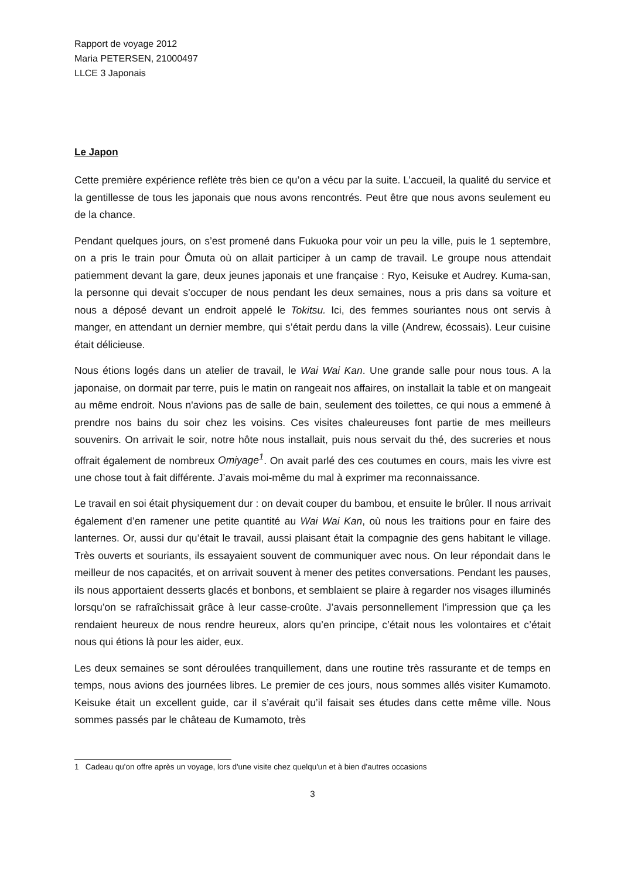Rapport de voyage 2012
Maria PETERSEN, 21000497
LLCE 3 Japonais
Le Japon
Cette première expérience reflète très bien ce qu’on a vécu par la suite. L’accueil, la qualité du service et la gentillesse de tous les japonais que nous avons rencontrés. Peut être que nous avons seulement eu de la chance.
Pendant quelques jours, on s’est promené dans Fukuoka pour voir un peu la ville, puis le 1 septembre, on a pris le train pour Ômuta où on allait participer à un camp de travail. Le groupe nous attendait patiemment devant la gare, deux jeunes japonais et une française : Ryo, Keisuke et Audrey. Kuma-san, la personne qui devait s’occuper de nous pendant les deux semaines, nous a pris dans sa voiture et nous a déposé devant un endroit appelé le Tokitsu. Ici, des femmes souriantes nous ont servis à manger, en attendant un dernier membre, qui s’était perdu dans la ville (Andrew, écossais). Leur cuisine était délicieuse.
Nous étions logés dans un atelier de travail, le Wai Wai Kan. Une grande salle pour nous tous. A la japonaise, on dormait par terre, puis le matin on rangeait nos affaires, on installait la table et on mangeait au même endroit. Nous n'avions pas de salle de bain, seulement des toilettes, ce qui nous a emmené à prendre nos bains du soir chez les voisins. Ces visites chaleureuses font partie de mes meilleurs souvenirs. On arrivait le soir, notre hôte nous installait, puis nous servait du thé, des sucreries et nous offrait également de nombreux Omiyage<sup>1</sup>. On avait parlé des ces coutumes en cours, mais les vivre est une chose tout à fait différente. J’avais moi-même du mal à exprimer ma reconnaissance.
Le travail en soi était physiquement dur : on devait couper du bambou, et ensuite le brûler. Il nous arrivait également d’en ramener une petite quantité au Wai Wai Kan, où nous les traitions pour en faire des lanternes. Or, aussi dur qu’était le travail, aussi plaisant était la compagnie des gens habitant le village. Très ouverts et souriants, ils essayaient souvent de communiquer avec nous. On leur répondait dans le meilleur de nos capacités, et on arrivait souvent à mener des petites conversations. Pendant les pauses, ils nous apportaient desserts glacés et bonbons, et semblaient se plaire à regarder nos visages illuminés lorsqu’on se rafraîchissait grâce à leur casse-croûte. J’avais personnellement l’impression que ça les rendaient heureux de nous rendre heureux, alors qu’en principe, c’était nous les volontaires et c’était nous qui étions là pour les aider, eux.
Les deux semaines se sont déroulées tranquillement, dans une routine très rassurante et de temps en temps, nous avions des journées libres. Le premier de ces jours, nous sommes allés visiter Kumamoto. Keisuke était un excellent guide, car il s’avérait qu’il faisait ses études dans cette même ville. Nous sommes passés par le château de Kumamoto, très
1 Cadeau qu'on offre après un voyage, lors d'une visite chez quelqu'un et à bien d'autres occasions
3